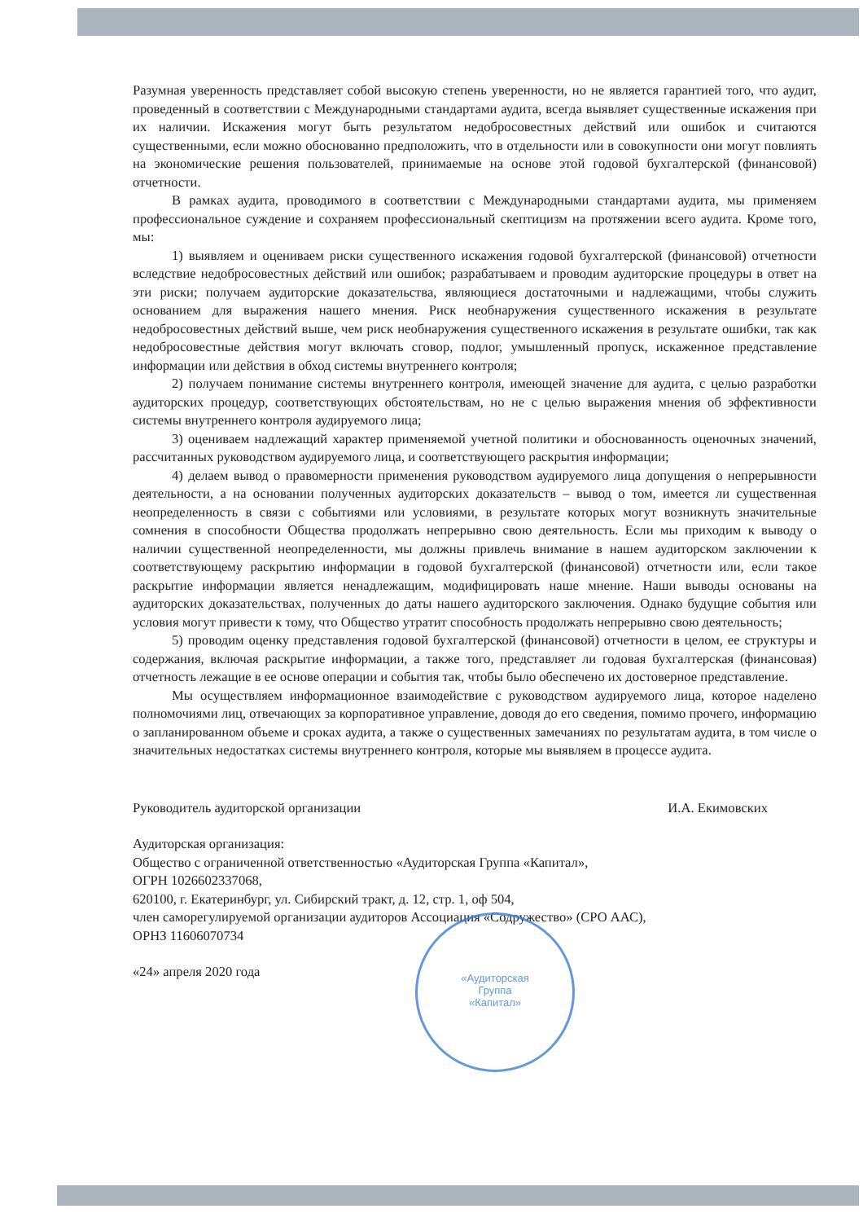Разумная уверенность представляет собой высокую степень уверенности, но не является гарантией того, что аудит, проведенный в соответствии с Международными стандартами аудита, всегда выявляет существенные искажения при их наличии. Искажения могут быть результатом недобросовестных действий или ошибок и считаются существенными, если можно обоснованно предположить, что в отдельности или в совокупности они могут повлиять на экономические решения пользователей, принимаемые на основе этой годовой бухгалтерской (финансовой) отчетности.
В рамках аудита, проводимого в соответствии с Международными стандартами аудита, мы применяем профессиональное суждение и сохраняем профессиональный скептицизм на протяжении всего аудита. Кроме того, мы:
1) выявляем и оцениваем риски существенного искажения годовой бухгалтерской (финансовой) отчетности вследствие недобросовестных действий или ошибок; разрабатываем и проводим аудиторские процедуры в ответ на эти риски; получаем аудиторские доказательства, являющиеся достаточными и надлежащими, чтобы служить основанием для выражения нашего мнения. Риск необнаружения существенного искажения в результате недобросовестных действий выше, чем риск необнаружения существенного искажения в результате ошибки, так как недобросовестные действия могут включать сговор, подлог, умышленный пропуск, искаженное представление информации или действия в обход системы внутреннего контроля;
2) получаем понимание системы внутреннего контроля, имеющей значение для аудита, с целью разработки аудиторских процедур, соответствующих обстоятельствам, но не с целью выражения мнения об эффективности системы внутреннего контроля аудируемого лица;
3) оцениваем надлежащий характер применяемой учетной политики и обоснованность оценочных значений, рассчитанных руководством аудируемого лица, и соответствующего раскрытия информации;
4) делаем вывод о правомерности применения руководством аудируемого лица допущения о непрерывности деятельности, а на основании полученных аудиторских доказательств – вывод о том, имеется ли существенная неопределенность в связи с событиями или условиями, в результате которых могут возникнуть значительные сомнения в способности Общества продолжать непрерывно свою деятельность. Если мы приходим к выводу о наличии существенной неопределенности, мы должны привлечь внимание в нашем аудиторском заключении к соответствующему раскрытию информации в годовой бухгалтерской (финансовой) отчетности или, если такое раскрытие информации является ненадлежащим, модифицировать наше мнение. Наши выводы основаны на аудиторских доказательствах, полученных до даты нашего аудиторского заключения. Однако будущие события или условия могут привести к тому, что Общество утратит способность продолжать непрерывно свою деятельность;
5) проводим оценку представления годовой бухгалтерской (финансовой) отчетности в целом, ее структуры и содержания, включая раскрытие информации, а также того, представляет ли годовая бухгалтерская (финансовая) отчетность лежащие в ее основе операции и события так, чтобы было обеспечено их достоверное представление.
Мы осуществляем информационное взаимодействие с руководством аудируемого лица, которое наделено полномочиями лиц, отвечающих за корпоративное управление, доводя до его сведения, помимо прочего, информацию о запланированном объеме и сроках аудита, а также о существенных замечаниях по результатам аудита, в том числе о значительных недостатках системы внутреннего контроля, которые мы выявляем в процессе аудита.
Руководитель аудиторской организации И.А. Екимовских
Аудиторская организация:
Общество с ограниченной ответственностью «Аудиторская Группа «Капитал»,
ОГРН 1026602337068,
620100, г. Екатеринбург, ул. Сибирский тракт, д. 12, стр. 1, оф 504,
член саморегулируемой организации аудиторов Ассоциация «Содружество» (СРО ААС),
ОРНЗ 11606070734
«24» апреля 2020 года
«Аудиторская
Группа
«Капитал»